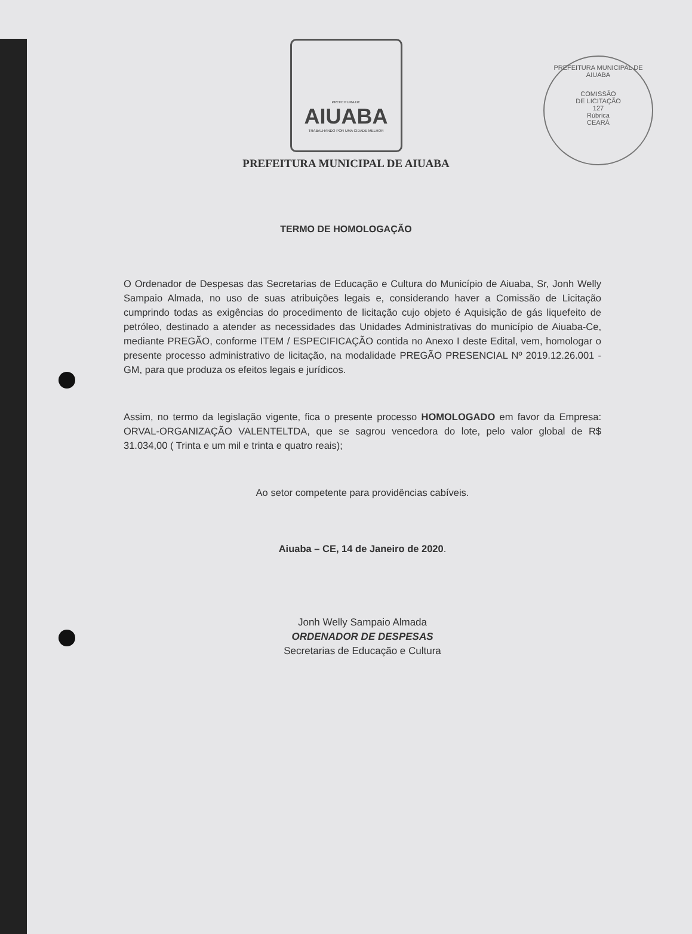PREFEITURA MUNICIPAL DE AIUABA
COMISSÃO
DE LICITAÇÃO
127
Rúbrica
CEARÁ
PREFEITURA DE
AIUABA
TRABALHANDO POR UMA CIDADE MELHOR
PREFEITURA MUNICIPAL DE AIUABA
TERMO DE HOMOLOGAÇÃO
O Ordenador de Despesas das Secretarias de Educação e Cultura do Município de Aiuaba, Sr, Jonh Welly Sampaio Almada, no uso de suas atribuições legais e, considerando haver a Comissão de Licitação cumprindo todas as exigências do procedimento de licitação cujo objeto é Aquisição de gás liquefeito de petróleo, destinado a atender as necessidades das Unidades Administrativas do município de Aiuaba-Ce, mediante PREGÃO, conforme ITEM / ESPECIFICAÇÃO contida no Anexo I deste Edital, vem, homologar o presente processo administrativo de licitação, na modalidade PREGÃO PRESENCIAL Nº 2019.12.26.001 - GM, para que produza os efeitos legais e jurídicos.
Assim, no termo da legislação vigente, fica o presente processo HOMOLOGADO em favor da Empresa: ORVAL-ORGANIZAÇÃO VALENTELTDA, que se sagrou vencedora do lote, pelo valor global de R$ 31.034,00 ( Trinta e um mil e trinta e quatro reais);
Ao setor competente para providências cabíveis.
Aiuaba – CE, 14 de Janeiro de 2020.
Jonh Welly Sampaio Almada
ORDENADOR DE DESPESAS
Secretarias de Educação e Cultura